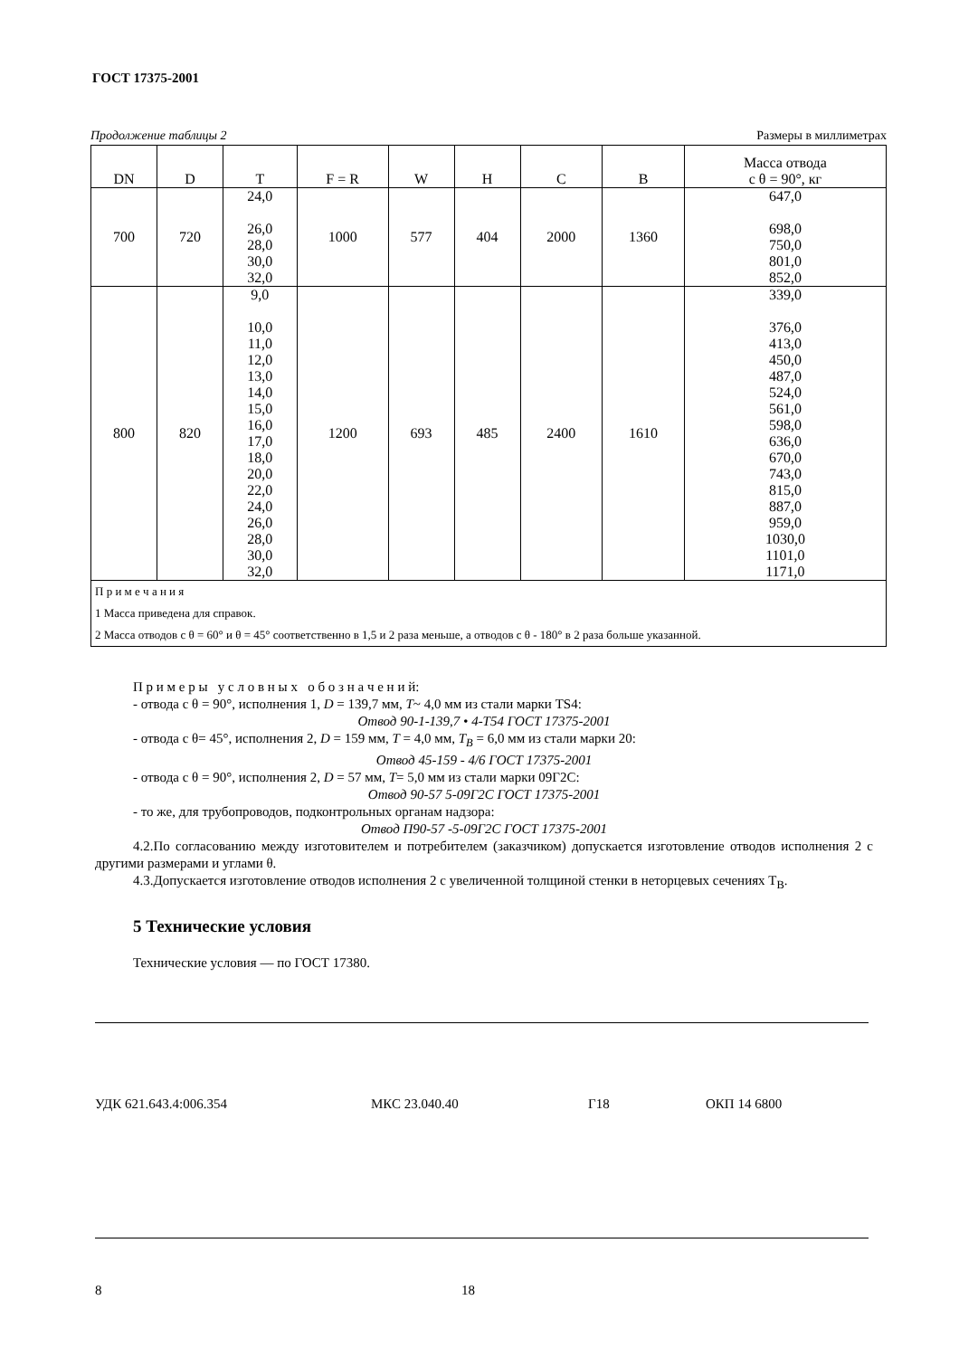ГОСТ 17375-2001
Продолжение таблицы 2 Размеры в миллиметрах
| DN | D | T | F = R | W | H | C | B | Масса отвода с θ = 90°, кг |
| --- | --- | --- | --- | --- | --- | --- | --- | --- |
| 700 | 720 | 24,0 26,0 28,0 30,0 32,0 | 1000 | 577 | 404 | 2000 | 1360 | 647,0 698,0 750,0 801,0 852,0 |
| 800 | 820 | 9,0 10,0 11,0 12,0 13,0 14,0 15,0 16,0 17,0 18,0 20,0 22,0 24,0 26,0 28,0 30,0 32,0 | 1200 | 693 | 485 | 2400 | 1610 | 339,0 376,0 413,0 450,0 487,0 524,0 561,0 598,0 636,0 670,0 743,0 815,0 887,0 959,0 1030,0 1101,0 1171,0 |
| П р и м е ч а н и я 1 Масса приведена для справок. 2 Масса отводов с θ = 60° и θ = 45° соответственно в 1,5 и 2 раза меньше, а отводов с θ - 180° в 2 раза больше указанной. | | | | | | | | |
П р и м е р ы у с л о в н ы х о б о з н а ч е н и й:
- отвода с θ = 90°, исполнения 1, D = 139,7 мм, T~ 4,0 мм из стали марки TS4:
Отвод 90-1-139,7 • 4-Т54 ГОСТ 17375-2001
- отвода с θ= 45°, исполнения 2, D = 159 мм, T = 4,0 мм, T<sub>B</sub> = 6,0 мм из стали марки 20:
Отвод 45-159 - 4/6 ГОСТ 17375-2001
- отвода с θ = 90°, исполнения 2, D = 57 мм, T= 5,0 мм из стали марки 09Г2С:
Отвод 90-57 5-09Г2С ГОСТ 17375-2001
- то же, для трубопроводов, подконтрольных органам надзора:
Отвод П90-57 -5-09Г2С ГОСТ 17375-2001
4.2.По согласованию между изготовителем и потребителем (заказчиком) допускается изготовление отводов исполнения 2 с другими размерами и углами θ.
4.3.Допускается изготовление отводов исполнения 2 с увеличенной толщиной стенки в неторцевых сечениях Т<sub>В</sub>.
5 Технические условия
Технические условия — по ГОСТ 17380.
УДК 621.643.4:006.354 МКС 23.040.40 Г18 ОКП 14 6800
8 18